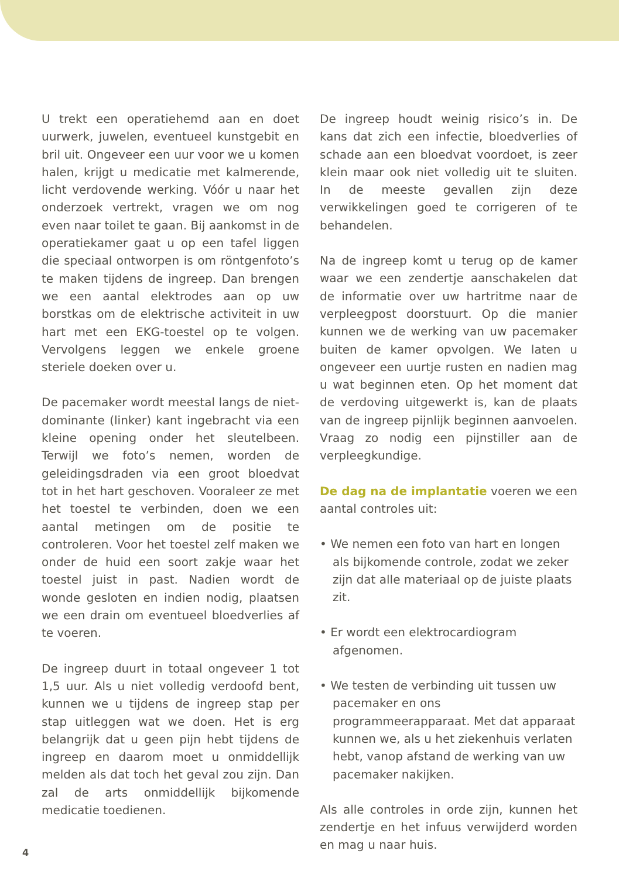U trekt een operatiehemd aan en doet uurwerk, juwelen, eventueel kunstgebit en bril uit. Ongeveer een uur voor we u komen halen, krijgt u medicatie met kalmerende, licht verdovende werking. Vóór u naar het onderzoek vertrekt, vragen we om nog even naar toilet te gaan. Bij aankomst in de operatiekamer gaat u op een tafel liggen die speciaal ontworpen is om röntgenfoto’s te maken tijdens de ingreep. Dan brengen we een aantal elektrodes aan op uw borstkas om de elektrische activiteit in uw hart met een EKG-toestel op te volgen. Vervolgens leggen we enkele groene steriele doeken over u.
De pacemaker wordt meestal langs de niet-dominante (linker) kant ingebracht via een kleine opening onder het sleutelbeen. Terwijl we foto’s nemen, worden de geleidingsdraden via een groot bloedvat tot in het hart geschoven. Vooraleer ze met het toestel te verbinden, doen we een aantal metingen om de positie te controleren. Voor het toestel zelf maken we onder de huid een soort zakje waar het toestel juist in past. Nadien wordt de wonde gesloten en indien nodig, plaatsen we een drain om eventueel bloedverlies af te voeren.
De ingreep duurt in totaal ongeveer 1 tot 1,5 uur. Als u niet volledig verdoofd bent, kunnen we u tijdens de ingreep stap per stap uitleggen wat we doen. Het is erg belangrijk dat u geen pijn hebt tijdens de ingreep en daarom moet u onmiddellijk melden als dat toch het geval zou zijn. Dan zal de arts onmiddellijk bijkomende medicatie toedienen.
De ingreep houdt weinig risico’s in. De kans dat zich een infectie, bloedverlies of schade aan een bloedvat voordoet, is zeer klein maar ook niet volledig uit te sluiten. In de meeste gevallen zijn deze verwikkelingen goed te corrigeren of te behandelen.
Na de ingreep komt u terug op de kamer waar we een zendertje aanschakelen dat de informatie over uw hartritme naar de verpleegpost doorstuurt. Op die manier kunnen we de werking van uw pacemaker buiten de kamer opvolgen. We laten u ongeveer een uurtje rusten en nadien mag u wat beginnen eten. Op het moment dat de verdoving uitgewerkt is, kan de plaats van de ingreep pijnlijk beginnen aanvoelen. Vraag zo nodig een pijnstiller aan de verpleegkundige.
De dag na de implantatie voeren we een aantal controles uit:
• We nemen een foto van hart en longen als bijkomende controle, zodat we zeker zijn dat alle materiaal op de juiste plaats zit.
• Er wordt een elektrocardiogram afgenomen.
• We testen de verbinding uit tussen uw pacemaker en ons programmeerapparaat. Met dat apparaat kunnen we, als u het ziekenhuis verlaten hebt, vanop afstand de werking van uw pacemaker nakijken.
Als alle controles in orde zijn, kunnen het zendertje en het infuus verwijderd worden en mag u naar huis.
4